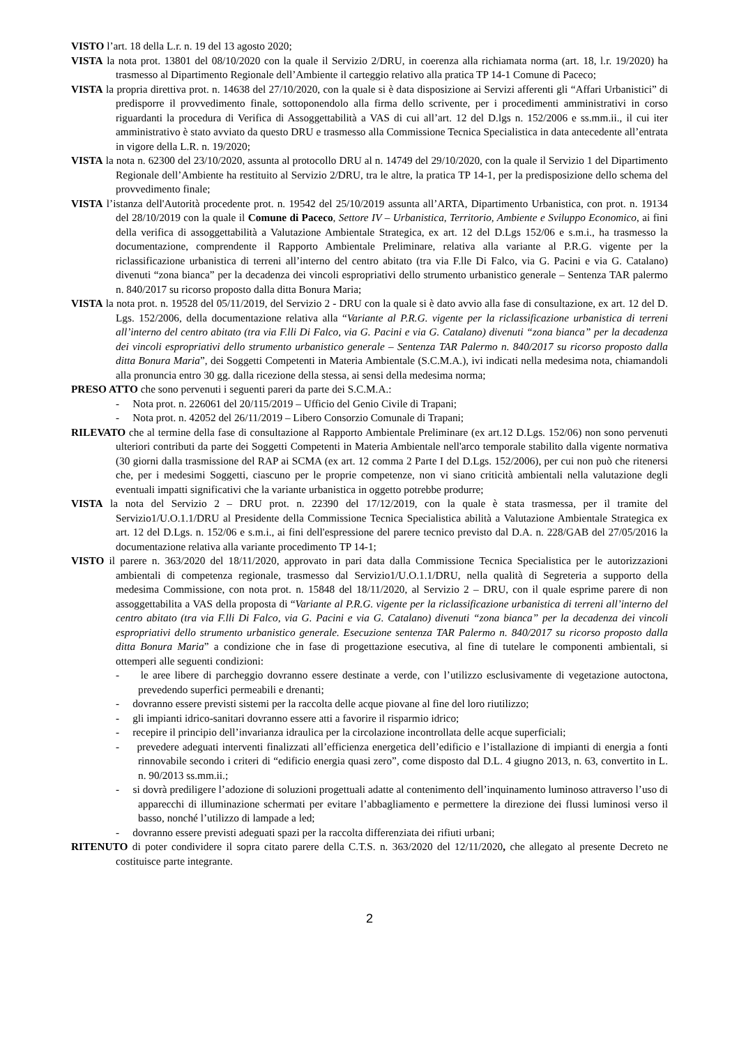VISTO l’art. 18 della L.r. n. 19 del 13 agosto 2020;
VISTA la nota prot. 13801 del 08/10/2020 con la quale il Servizio 2/DRU, in coerenza alla richiamata norma (art. 18, l.r. 19/2020) ha trasmesso al Dipartimento Regionale dell’Ambiente il carteggio relativo alla pratica TP 14-1 Comune di Paceco;
VISTA la propria direttiva prot. n. 14638 del 27/10/2020, con la quale si è data disposizione ai Servizi afferenti gli “Affari Urbanistici” di predisporre il provvedimento finale, sottoponendolo alla firma dello scrivente, per i procedimenti amministrativi in corso riguardanti la procedura di Verifica di Assoggettabilità a VAS di cui all’art. 12 del D.lgs n. 152/2006 e ss.mm.ii., il cui iter amministrativo è stato avviato da questo DRU e trasmesso alla Commissione Tecnica Specialistica in data antecedente all’entrata in vigore della L.R. n. 19/2020;
VISTA la nota n. 62300 del 23/10/2020, assunta al protocollo DRU al n. 14749 del 29/10/2020, con la quale il Servizio 1 del Dipartimento Regionale dell’Ambiente ha restituito al Servizio 2/DRU, tra le altre, la pratica TP 14-1, per la predisposizione dello schema del provvedimento finale;
VISTA l’istanza dell'Autorità procedente prot. n. 19542 del 25/10/2019 assunta all’ARTA, Dipartimento Urbanistica, con prot. n. 19134 del 28/10/2019 con la quale il Comune di Paceco, Settore IV – Urbanistica, Territorio, Ambiente e Sviluppo Economico, ai fini della verifica di assoggettabilità a Valutazione Ambientale Strategica, ex art. 12 del D.Lgs 152/06 e s.m.i., ha trasmesso la documentazione, comprendente il Rapporto Ambientale Preliminare, relativa alla variante al P.R.G. vigente per la riclassificazione urbanistica di terreni all’interno del centro abitato (tra via F.lle Di Falco, via G. Pacini e via G. Catalano) divenuti “zona bianca” per la decadenza dei vincoli espropriativi dello strumento urbanistico generale – Sentenza TAR palermo n. 840/2017 su ricorso proposto dalla ditta Bonura Maria;
VISTA la nota prot. n. 19528 del 05/11/2019, del Servizio 2 - DRU con la quale si è dato avvio alla fase di consultazione, ex art. 12 del D. Lgs. 152/2006, della documentazione relativa alla “Variante al P.R.G. vigente per la riclassificazione urbanistica di terreni all’interno del centro abitato (tra via F.lli Di Falco, via G. Pacini e via G. Catalano) divenuti “zona bianca” per la decadenza dei vincoli espropriativi dello strumento urbanistico generale – Sentenza TAR Palermo n. 840/2017 su ricorso proposto dalla ditta Bonura Maria”, dei Soggetti Competenti in Materia Ambientale (S.C.M.A.), ivi indicati nella medesima nota, chiamandoli alla pronuncia entro 30 gg. dalla ricezione della stessa, ai sensi della medesima norma;
PRESO ATTO che sono pervenuti i seguenti pareri da parte dei S.C.M.A.:
- Nota prot. n. 226061 del 20/115/2019 – Ufficio del Genio Civile di Trapani;
- Nota prot. n. 42052 del 26/11/2019 – Libero Consorzio Comunale di Trapani;
RILEVATO che al termine della fase di consultazione al Rapporto Ambientale Preliminare (ex art.12 D.Lgs. 152/06) non sono pervenuti ulteriori contributi da parte dei Soggetti Competenti in Materia Ambientale nell'arco temporale stabilito dalla vigente normativa (30 giorni dalla trasmissione del RAP ai SCMA (ex art. 12 comma 2 Parte I del D.Lgs. 152/2006), per cui non può che ritenersi che, per i medesimi Soggetti, ciascuno per le proprie competenze, non vi siano criticità ambientali nella valutazione degli eventuali impatti significativi che la variante urbanistica in oggetto potrebbe produrre;
VISTA la nota del Servizio 2 – DRU prot. n. 22390 del 17/12/2019, con la quale è stata trasmessa, per il tramite del Servizio1/U.O.1.1/DRU al Presidente della Commissione Tecnica Specialistica abilità a Valutazione Ambientale Strategica ex art. 12 del D.Lgs. n. 152/06 e s.m.i., ai fini dell'espressione del parere tecnico previsto dal D.A. n. 228/GAB del 27/05/2016 la documentazione relativa alla variante procedimento TP 14-1;
VISTO il parere n. 363/2020 del 18/11/2020, approvato in pari data dalla Commissione Tecnica Specialistica per le autorizzazioni ambientali di competenza regionale, trasmesso dal Servizio1/U.O.1.1/DRU, nella qualità di Segreteria a supporto della medesima Commissione, con nota prot. n. 15848 del 18/11/2020, al Servizio 2 – DRU, con il quale esprime parere di non assoggettabilita a VAS della proposta di “Variante al P.R.G. vigente per la riclassificazione urbanistica di terreni all’interno del centro abitato (tra via F.lli Di Falco, via G. Pacini e via G. Catalano) divenuti “zona bianca” per la decadenza dei vincoli espropriativi dello strumento urbanistico generale. Esecuzione sentenza TAR Palermo n. 840/2017 su ricorso proposto dalla ditta Bonura Maria” a condizione che in fase di progettazione esecutiva, al fine di tutelare le componenti ambientali, si ottemperi alle seguenti condizioni:
- le aree libere di parcheggio dovranno essere destinate a verde, con l’utilizzo esclusivamente di vegetazione autoctona, prevedendo superfici permeabili e drenanti;
- dovranno essere previsti sistemi per la raccolta delle acque piovane al fine del loro riutilizzo;
- gli impianti idrico-sanitari dovranno essere atti a favorire il risparmio idrico;
- recepire il principio dell’invarianza idraulica per la circolazione incontrollata delle acque superficiali;
- prevedere adeguati interventi finalizzati all’efficienza energetica dell’edificio e l’istallazione di impianti di energia a fonti rinnovabile secondo i criteri di “edificio energia quasi zero”, come disposto dal D.L. 4 giugno 2013, n. 63, convertito in L. n. 90/2013 ss.mm.ii.;
- si dovrà prediligere l’adozione di soluzioni progettuali adatte al contenimento dell’inquinamento luminoso attraverso l’uso di apparecchi di illuminazione schermati per evitare l’abbagliamento e permettere la direzione dei flussi luminosi verso il basso, nonché l’utilizzo di lampade a led;
- dovranno essere previsti adeguati spazi per la raccolta differenziata dei rifiuti urbani;
RITENUTO di poter condividere il sopra citato parere della C.T.S. n. 363/2020 del 12/11/2020, che allegato al presente Decreto ne costituisce parte integrante.
2